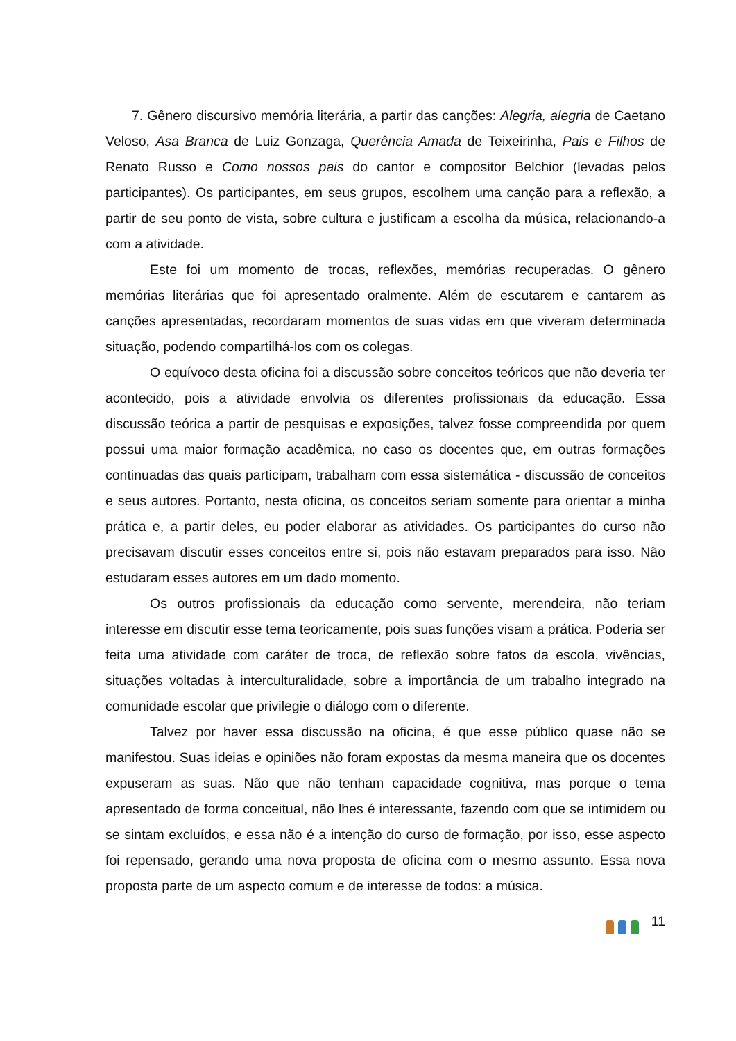7. Gênero discursivo memória literária, a partir das canções: Alegria, alegria de Caetano Veloso, Asa Branca de Luiz Gonzaga, Querência Amada de Teixeirinha, Pais e Filhos de Renato Russo e Como nossos pais do cantor e compositor Belchior (levadas pelos participantes). Os participantes, em seus grupos, escolhem uma canção para a reflexão, a partir de seu ponto de vista, sobre cultura e justificam a escolha da música, relacionando-a com a atividade.
Este foi um momento de trocas, reflexões, memórias recuperadas. O gênero memórias literárias que foi apresentado oralmente. Além de escutarem e cantarem as canções apresentadas, recordaram momentos de suas vidas em que viveram determinada situação, podendo compartilhá-los com os colegas.
O equívoco desta oficina foi a discussão sobre conceitos teóricos que não deveria ter acontecido, pois a atividade envolvia os diferentes profissionais da educação. Essa discussão teórica a partir de pesquisas e exposições, talvez fosse compreendida por quem possui uma maior formação acadêmica, no caso os docentes que, em outras formações continuadas das quais participam, trabalham com essa sistemática - discussão de conceitos e seus autores. Portanto, nesta oficina, os conceitos seriam somente para orientar a minha prática e, a partir deles, eu poder elaborar as atividades. Os participantes do curso não precisavam discutir esses conceitos entre si, pois não estavam preparados para isso. Não estudaram esses autores em um dado momento.
Os outros profissionais da educação como servente, merendeira, não teriam interesse em discutir esse tema teoricamente, pois suas funções visam a prática. Poderia ser feita uma atividade com caráter de troca, de reflexão sobre fatos da escola, vivências, situações voltadas à interculturalidade, sobre a importância de um trabalho integrado na comunidade escolar que privilegie o diálogo com o diferente.
Talvez por haver essa discussão na oficina, é que esse público quase não se manifestou. Suas ideias e opiniões não foram expostas da mesma maneira que os docentes expuseram as suas. Não que não tenham capacidade cognitiva, mas porque o tema apresentado de forma conceitual, não lhes é interessante, fazendo com que se intimidem ou se sintam excluídos, e essa não é a intenção do curso de formação, por isso, esse aspecto foi repensado, gerando uma nova proposta de oficina com o mesmo assunto. Essa nova proposta parte de um aspecto comum e de interesse de todos: a música.
11